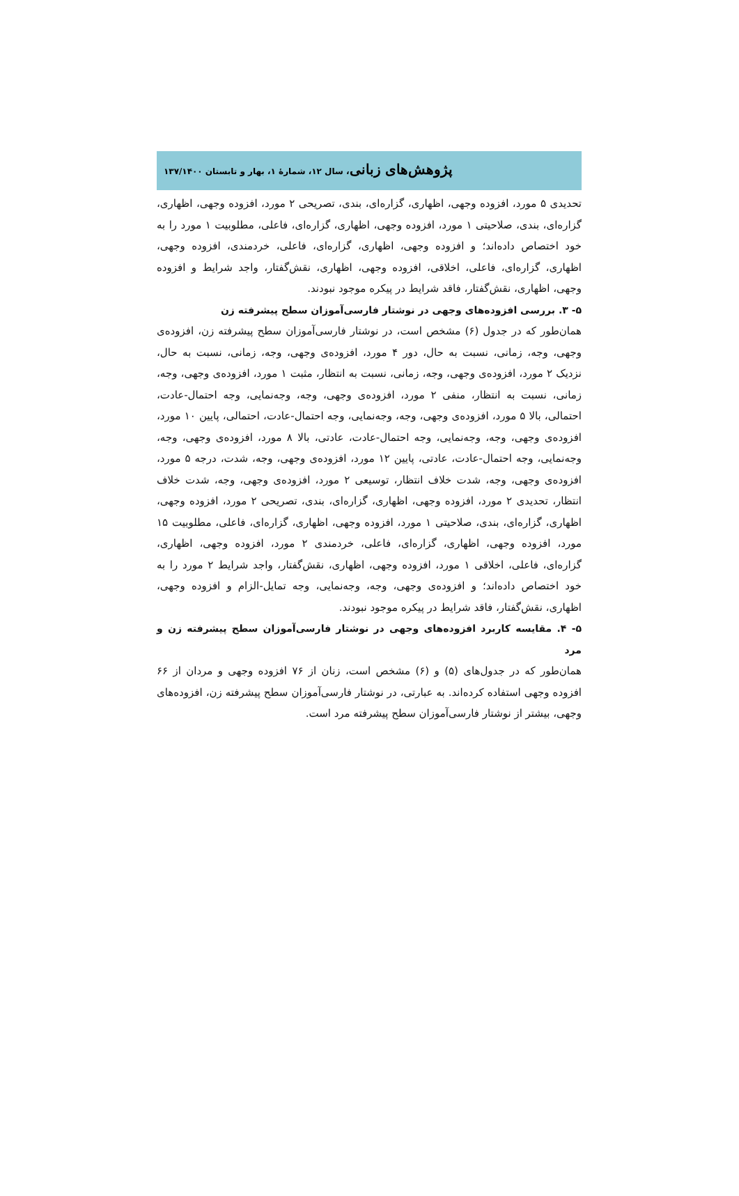پژوهش‌های زبانی، سال ۱۲، شمارهٔ ۱، بهار و تابستان ۱۳۷/۱۴۰۰
تحدیدی ۵ مورد، افزوده وجهی، اظهاری، گزاره‌ای، بندی، تصریحی ۲ مورد، افزوده وجهی، اظهاری، گزاره‌ای، بندی، صلاحیتی ۱ مورد، افزوده وجهی، اظهاری، گزاره‌ای، فاعلی، مطلوبیت ۱ مورد را به خود اختصاص داده‌اند؛ و افزوده وجهی، اظهاری، گزاره‌ای، فاعلی، خردمندی، افزوده وجهی، اظهاری، گزاره‌ای، فاعلی، اخلاقی، افزوده وجهی، اظهاری، نقش‌گفتار، واجد شرایط و افزوده وجهی، اظهاری، نقش‌گفتار، فاقد شرایط در پیکره موجود نبودند.
۵- ۳. بررسی افزوده‌های وجهی در نوشتار فارسی‌آموزان سطح پیشرفته زن
همان‌طور که در جدول (۶) مشخص است، در نوشتار فارسی‌آموزان سطح پیشرفته زن، افزوده‌ی وجهی، وجه، زمانی، نسبت به حال، دور ۴ مورد، افزوده‌ی وجهی، وجه، زمانی، نسبت به حال، نزدیک ۲ مورد، افزوده‌ی وجهی، وجه، زمانی، نسبت به انتظار، مثبت ۱ مورد، افزوده‌ی وجهی، وجه، زمانی، نسبت به انتظار، منفی ۲ مورد، افزوده‌ی وجهی، وجه، وجه‌نمایی، وجه احتمال-عادت، احتمالی، بالا ۵ مورد، افزوده‌ی وجهی، وجه، وجه‌نمایی، وجه احتمال-عادت، احتمالی، پایین ۱۰ مورد، افزوده‌ی وجهی، وجه، وجه‌نمایی، وجه احتمال-عادت، عادتی، بالا ۸ مورد، افزوده‌ی وجهی، وجه، وجه‌نمایی، وجه احتمال-عادت، عادتی، پایین ۱۲ مورد، افزوده‌ی وجهی، وجه، شدت، درجه ۵ مورد، افزوده‌ی وجهی، وجه، شدت خلاف انتظار، توسیعی ۲ مورد، افزوده‌ی وجهی، وجه، شدت خلاف انتظار، تحدیدی ۲ مورد، افزوده وجهی، اظهاری، گزاره‌ای، بندی، تصریحی ۲ مورد، افزوده وجهی، اظهاری، گزاره‌ای، بندی، صلاحیتی ۱ مورد، افزوده وجهی، اظهاری، گزاره‌ای، فاعلی، مطلوبیت ۱۵ مورد، افزوده وجهی، اظهاری، گزاره‌ای، فاعلی، خردمندی ۲ مورد، افزوده وجهی، اظهاری، گزاره‌ای، فاعلی، اخلاقی ۱ مورد، افزوده وجهی، اظهاری، نقش‌گفتار، واجد شرایط ۲ مورد را به خود اختصاص داده‌اند؛ و افزوده‌ی وجهی، وجه، وجه‌نمایی، وجه تمایل-الزام و افزوده وجهی، اظهاری، نقش‌گفتار، فاقد شرایط در پیکره موجود نبودند.
۵- ۴. مقایسه کاربرد افزوده‌های وجهی در نوشتار فارسی‌آموزان سطح پیشرفته زن و مرد
همان‌طور که در جدول‌های (۵) و (۶) مشخص است، زنان از ۷۶ افزوده وجهی و مردان از ۶۶ افزوده وجهی استفاده کرده‌اند. به عبارتی، در نوشتار فارسی‌آموزان سطح پیشرفته زن، افزوده‌های وجهی، بیشتر از نوشتار فارسی‌آموزان سطح پیشرفته مرد است.